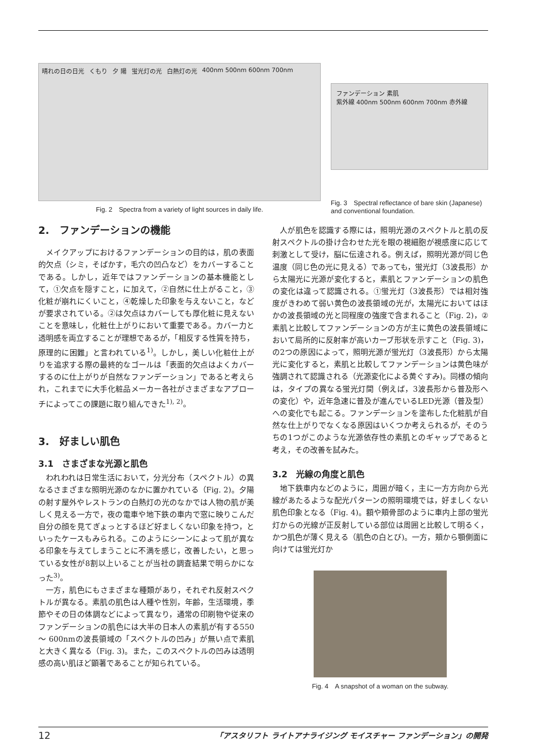晴れの日の日光 くもり 夕 陽 蛍光灯の光 白熱灯の光 400nm 500nm 600nm 700nm
Fig. 2　Spectra from a variety of light sources in daily life.
ファンデーション 素肌
紫外線 400nm 500nm 600nm 700nm 赤外線
Fig. 3　Spectral reflectance of bare skin (Japanese) and conventional foundation.
2.　ファンデーションの機能
メイクアップにおけるファンデーションの目的は，肌の表面的欠点（シミ，そばかす，毛穴の凹凸など）をカバーすることである。しかし，近年ではファンデーションの基本機能として，①欠点を隠すこと，に加えて，②自然に仕上がること，③化粧が崩れにくいこと，④乾燥した印象を与えないこと，などが要求されている。②は欠点はカバーしても厚化粧に見えないことを意味し，化粧仕上がりにおいて重要である。カバー力と透明感を両立することが理想であるが，「相反する性質を持ち，原理的に困難」と言われている<sup>1)</sup>。しかし，美しい化粧仕上がりを追求する際の最終的なゴールは「表面的欠点はよくカバーするのに仕上がりが自然なファンデーション」であると考えられ，これまでに大手化粧品メーカー各社がさまざまなアプローチによってこの課題に取り組んできた<sup>1), 2)</sup>。
3.　好ましい肌色
3.1　さまざまな光源と肌色
われわれは日常生活において，分光分布（スペクトル）の異なるさまざまな照明光源のなかに置かれている（Fig. 2)。夕陽の射す屋外やレストランの白熱灯の光のなかでは人物の肌が美しく見える一方で，夜の電車や地下鉄の車内で窓に映りこんだ自分の顔を見てぎょっとするほど好ましくない印象を持つ，といったケースもみられる。このようにシーンによって肌が異なる印象を与えてしまうことに不満を感じ，改善したい，と思っている女性が8割以上いることが当社の調査結果で明らかになった<sup>3)</sup>。
一方，肌色にもさまざまな種類があり，それぞれ反射スペクトルが異なる。素肌の肌色は人種や性別，年齢，生活環境，季節やその日の体調などによって異なり，通常の印刷物や従来のファンデーションの肌色には大半の日本人の素肌が有する550 ～ 600nmの波長領域の「スペクトルの凹み」が無い点で素肌と大きく異なる（Fig. 3)。また，このスペクトルの凹みは透明感の高い肌ほど顕著であることが知られている。
人が肌色を認識する際には，照明光源のスペクトルと肌の反射スペクトルの掛け合わせた光を眼の視細胞が視感度に応じて刺激として受け，脳に伝達される。例えば，照明光源が同じ色温度（同じ色の光に見える）であっても，蛍光灯（3波長形）から太陽光に光源が変化すると，素肌とファンデーションの肌色の変化は違って認識される。①蛍光灯（3波長形）では相対強度がきわめて弱い黄色の波長領域の光が，太陽光においてはほかの波長領域の光と同程度の強度で含まれること（Fig. 2)，②素肌と比較してファンデーションの方が主に黄色の波長領域において局所的に反射率が高いカーブ形状を示すこと（Fig. 3)，の2つの原因によって，照明光源が蛍光灯（3波長形）から太陽光に変化すると，素肌と比較してファンデーションは黄色味が強調されて認識される（光源変化による黄ぐすみ)。同様の傾向は，タイプの異なる蛍光灯間（例えば，3波長形から普及形への変化）や，近年急速に普及が進んでいるLED光源（普及型）への変化でも起こる。ファンデーションを塗布した化粧肌が自然な仕上がりでなくなる原因はいくつか考えられるが，そのうちの1つがこのような光源依存性の素肌とのギャップであると考え，その改善を試みた。
3.2　光線の角度と肌色
地下鉄車内などのように，周囲が暗く，主に一方方向から光線があたるような配光パターンの照明環境では，好ましくない肌色印象となる（Fig. 4)。額や頬骨部のように車内上部の蛍光灯からの光線が正反射している部位は周囲と比較して明るく，かつ肌色が薄く見える（肌色の白とび)。一方，頬から顎側面に向けては蛍光灯か
Fig. 4　A snapshot of a woman on the subway.
12 「アスタリフト ライトアナライジング モイスチャー ファンデーション」の開発